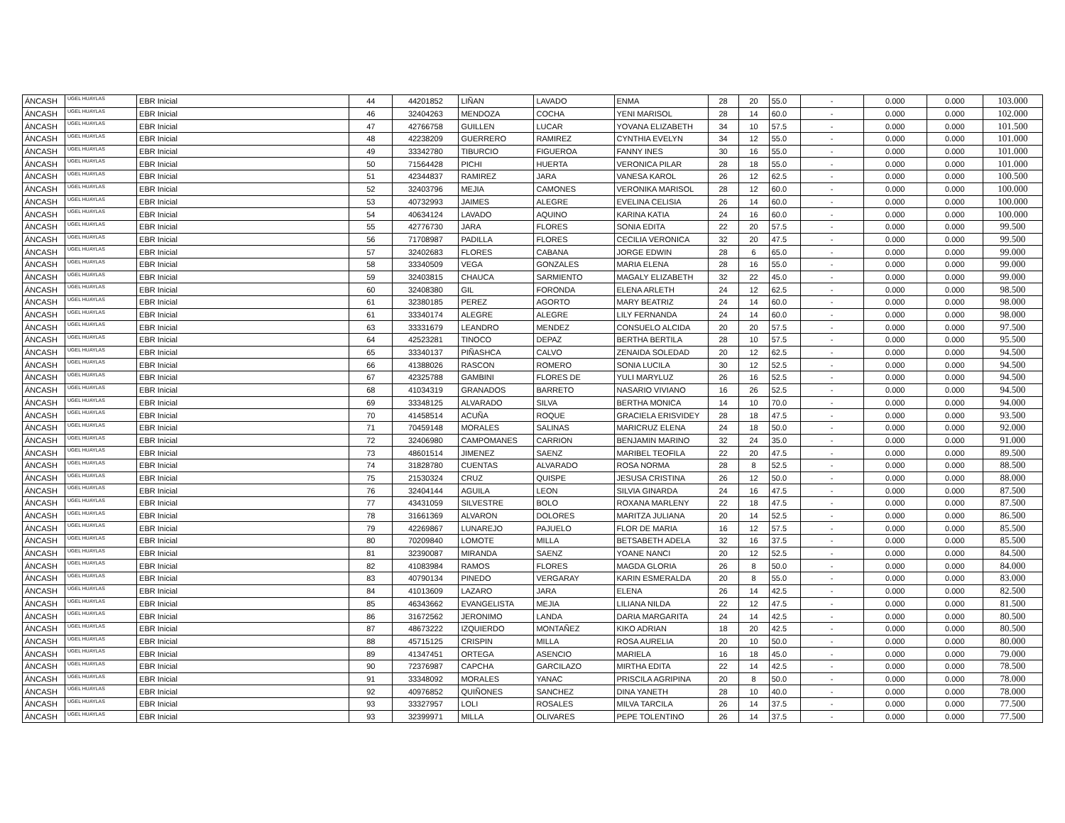| ÁNCASH | UGEL HUAYLAS | EBR Inicial | 44 | 44201852 | LIÑAN | LAVADO | ENMA | 28 | 20 | 55.0 | - | 0.000 | 0.000 | 103.000 |
| ÁNCASH | UGEL HUAYLAS | EBR Inicial | 46 | 32404263 | MENDOZA | COCHA | YENI MARISOL | 28 | 14 | 60.0 | - | 0.000 | 0.000 | 102.000 |
| ÁNCASH | UGEL HUAYLAS | EBR Inicial | 47 | 42766758 | GUILLEN | LUCAR | YOVANA ELIZABETH | 34 | 10 | 57.5 | - | 0.000 | 0.000 | 101.500 |
| ÁNCASH | UGEL HUAYLAS | EBR Inicial | 48 | 42238209 | GUERRERO | RAMIREZ | CYNTHIA EVELYN | 34 | 12 | 55.0 | - | 0.000 | 0.000 | 101.000 |
| ÁNCASH | UGEL HUAYLAS | EBR Inicial | 49 | 33342780 | TIBURCIO | FIGUEROA | FANNY INES | 30 | 16 | 55.0 | - | 0.000 | 0.000 | 101.000 |
| ÁNCASH | UGEL HUAYLAS | EBR Inicial | 50 | 71564428 | PICHI | HUERTA | VERONICA PILAR | 28 | 18 | 55.0 | - | 0.000 | 0.000 | 101.000 |
| ÁNCASH | UGEL HUAYLAS | EBR Inicial | 51 | 42344837 | RAMIREZ | JARA | VANESA KAROL | 26 | 12 | 62.5 | - | 0.000 | 0.000 | 100.500 |
| ÁNCASH | UGEL HUAYLAS | EBR Inicial | 52 | 32403796 | MEJIA | CAMONES | VERONIKA MARISOL | 28 | 12 | 60.0 | - | 0.000 | 0.000 | 100.000 |
| ÁNCASH | UGEL HUAYLAS | EBR Inicial | 53 | 40732993 | JAIMES | ALEGRE | EVELINA CELISIA | 26 | 14 | 60.0 | - | 0.000 | 0.000 | 100.000 |
| ÁNCASH | UGEL HUAYLAS | EBR Inicial | 54 | 40634124 | LAVADO | AQUINO | KARINA KATIA | 24 | 16 | 60.0 | - | 0.000 | 0.000 | 100.000 |
| ÁNCASH | UGEL HUAYLAS | EBR Inicial | 55 | 42776730 | JARA | FLORES | SONIA EDITA | 22 | 20 | 57.5 | - | 0.000 | 0.000 | 99.500 |
| ÁNCASH | UGEL HUAYLAS | EBR Inicial | 56 | 71708987 | PADILLA | FLORES | CECILIA VERONICA | 32 | 20 | 47.5 | - | 0.000 | 0.000 | 99.500 |
| ÁNCASH | UGEL HUAYLAS | EBR Inicial | 57 | 32402683 | FLORES | CABANA | JORGE EDWIN | 28 | 6 | 65.0 | - | 0.000 | 0.000 | 99.000 |
| ÁNCASH | UGEL HUAYLAS | EBR Inicial | 58 | 33340509 | VEGA | GONZALES | MARIA ELENA | 28 | 16 | 55.0 | - | 0.000 | 0.000 | 99.000 |
| ÁNCASH | UGEL HUAYLAS | EBR Inicial | 59 | 32403815 | CHAUCA | SARMIENTO | MAGALY ELIZABETH | 32 | 22 | 45.0 | - | 0.000 | 0.000 | 99.000 |
| ÁNCASH | UGEL HUAYLAS | EBR Inicial | 60 | 32408380 | GIL | FORONDA | ELENA ARLETH | 24 | 12 | 62.5 | - | 0.000 | 0.000 | 98.500 |
| ÁNCASH | UGEL HUAYLAS | EBR Inicial | 61 | 32380185 | PEREZ | AGORTO | MARY BEATRIZ | 24 | 14 | 60.0 | - | 0.000 | 0.000 | 98.000 |
| ÁNCASH | UGEL HUAYLAS | EBR Inicial | 61 | 33340174 | ALEGRE | ALEGRE | LILY FERNANDA | 24 | 14 | 60.0 | - | 0.000 | 0.000 | 98.000 |
| ÁNCASH | UGEL HUAYLAS | EBR Inicial | 63 | 33331679 | LEANDRO | MENDEZ | CONSUELO ALCIDA | 20 | 20 | 57.5 | - | 0.000 | 0.000 | 97.500 |
| ÁNCASH | UGEL HUAYLAS | EBR Inicial | 64 | 42523281 | TINOCO | DEPAZ | BERTHA BERTILA | 28 | 10 | 57.5 | - | 0.000 | 0.000 | 95.500 |
| ÁNCASH | UGEL HUAYLAS | EBR Inicial | 65 | 33340137 | PIÑASHCA | CALVO | ZENAIDA SOLEDAD | 20 | 12 | 62.5 | - | 0.000 | 0.000 | 94.500 |
| ÁNCASH | UGEL HUAYLAS | EBR Inicial | 66 | 41388026 | RASCON | ROMERO | SONIA LUCILA | 30 | 12 | 52.5 | - | 0.000 | 0.000 | 94.500 |
| ÁNCASH | UGEL HUAYLAS | EBR Inicial | 67 | 42325788 | GAMBINI | FLORES DE | YULI MARYLUZ | 26 | 16 | 52.5 | - | 0.000 | 0.000 | 94.500 |
| ÁNCASH | UGEL HUAYLAS | EBR Inicial | 68 | 41034319 | GRANADOS | BARRETO | NASARIO VIVIANO | 16 | 26 | 52.5 | - | 0.000 | 0.000 | 94.500 |
| ÁNCASH | UGEL HUAYLAS | EBR Inicial | 69 | 33348125 | ALVARADO | SILVA | BERTHA MONICA | 14 | 10 | 70.0 | - | 0.000 | 0.000 | 94.000 |
| ÁNCASH | UGEL HUAYLAS | EBR Inicial | 70 | 41458514 | ACUÑA | ROQUE | GRACIELA ERISVIDEY | 28 | 18 | 47.5 | - | 0.000 | 0.000 | 93.500 |
| ÁNCASH | UGEL HUAYLAS | EBR Inicial | 71 | 70459148 | MORALES | SALINAS | MARICRUZ ELENA | 24 | 18 | 50.0 | - | 0.000 | 0.000 | 92.000 |
| ÁNCASH | UGEL HUAYLAS | EBR Inicial | 72 | 32406980 | CAMPOMANES | CARRION | BENJAMIN MARINO | 32 | 24 | 35.0 | - | 0.000 | 0.000 | 91.000 |
| ÁNCASH | UGEL HUAYLAS | EBR Inicial | 73 | 48601514 | JIMENEZ | SAENZ | MARIBEL TEOFILA | 22 | 20 | 47.5 | - | 0.000 | 0.000 | 89.500 |
| ÁNCASH | UGEL HUAYLAS | EBR Inicial | 74 | 31828780 | CUENTAS | ALVARADO | ROSA NORMA | 28 | 8 | 52.5 | - | 0.000 | 0.000 | 88.500 |
| ÁNCASH | UGEL HUAYLAS | EBR Inicial | 75 | 21530324 | CRUZ | QUISPE | JESUSA CRISTINA | 26 | 12 | 50.0 | - | 0.000 | 0.000 | 88.000 |
| ÁNCASH | UGEL HUAYLAS | EBR Inicial | 76 | 32404144 | AGUILA | LEON | SILVIA GINARDA | 24 | 16 | 47.5 | - | 0.000 | 0.000 | 87.500 |
| ÁNCASH | UGEL HUAYLAS | EBR Inicial | 77 | 43431059 | SILVESTRE | BOLO | ROXANA MARLENY | 22 | 18 | 47.5 | - | 0.000 | 0.000 | 87.500 |
| ÁNCASH | UGEL HUAYLAS | EBR Inicial | 78 | 31661369 | ALVARON | DOLORES | MARITZA JULIANA | 20 | 14 | 52.5 | - | 0.000 | 0.000 | 86.500 |
| ÁNCASH | UGEL HUAYLAS | EBR Inicial | 79 | 42269867 | LUNAREJO | PAJUELO | FLOR DE MARIA | 16 | 12 | 57.5 | - | 0.000 | 0.000 | 85.500 |
| ÁNCASH | UGEL HUAYLAS | EBR Inicial | 80 | 70209840 | LOMOTE | MILLA | BETSABETH ADELA | 32 | 16 | 37.5 | - | 0.000 | 0.000 | 85.500 |
| ÁNCASH | UGEL HUAYLAS | EBR Inicial | 81 | 32390087 | MIRANDA | SAENZ | YOANE NANCI | 20 | 12 | 52.5 | - | 0.000 | 0.000 | 84.500 |
| ÁNCASH | UGEL HUAYLAS | EBR Inicial | 82 | 41083984 | RAMOS | FLORES | MAGDA GLORIA | 26 | 8 | 50.0 | - | 0.000 | 0.000 | 84.000 |
| ÁNCASH | UGEL HUAYLAS | EBR Inicial | 83 | 40790134 | PINEDO | VERGARAY | KARIN ESMERALDA | 20 | 8 | 55.0 | - | 0.000 | 0.000 | 83.000 |
| ÁNCASH | UGEL HUAYLAS | EBR Inicial | 84 | 41013609 | LAZARO | JARA | ELENA | 26 | 14 | 42.5 | - | 0.000 | 0.000 | 82.500 |
| ÁNCASH | UGEL HUAYLAS | EBR Inicial | 85 | 46343662 | EVANGELISTA | MEJIA | LILIANA NILDA | 22 | 12 | 47.5 | - | 0.000 | 0.000 | 81.500 |
| ÁNCASH | UGEL HUAYLAS | EBR Inicial | 86 | 31672562 | JERONIMO | LANDA | DARIA MARGARITA | 24 | 14 | 42.5 | - | 0.000 | 0.000 | 80.500 |
| ÁNCASH | UGEL HUAYLAS | EBR Inicial | 87 | 48673222 | IZQUIERDO | MONTAÑEZ | KIKO ADRIAN | 18 | 20 | 42.5 | - | 0.000 | 0.000 | 80.500 |
| ÁNCASH | UGEL HUAYLAS | EBR Inicial | 88 | 45715125 | CRISPIN | MILLA | ROSA AURELIA | 20 | 10 | 50.0 | - | 0.000 | 0.000 | 80.000 |
| ÁNCASH | UGEL HUAYLAS | EBR Inicial | 89 | 41347451 | ORTEGA | ASENCIO | MARIELA | 16 | 18 | 45.0 | - | 0.000 | 0.000 | 79.000 |
| ÁNCASH | UGEL HUAYLAS | EBR Inicial | 90 | 72376987 | CAPCHA | GARCILAZO | MIRTHA EDITA | 22 | 14 | 42.5 | - | 0.000 | 0.000 | 78.500 |
| ÁNCASH | UGEL HUAYLAS | EBR Inicial | 91 | 33348092 | MORALES | YANAC | PRISCILA AGRIPINA | 20 | 8 | 50.0 | - | 0.000 | 0.000 | 78.000 |
| ÁNCASH | UGEL HUAYLAS | EBR Inicial | 92 | 40976852 | QUIÑONES | SANCHEZ | DINA YANETH | 28 | 10 | 40.0 | - | 0.000 | 0.000 | 78.000 |
| ÁNCASH | UGEL HUAYLAS | EBR Inicial | 93 | 33327957 | LOLI | ROSALES | MILVA TARCILA | 26 | 14 | 37.5 | - | 0.000 | 0.000 | 77.500 |
| ÁNCASH | UGEL HUAYLAS | EBR Inicial | 93 | 32399971 | MILLA | OLIVARES | PEPE TOLENTINO | 26 | 14 | 37.5 | - | 0.000 | 0.000 | 77.500 |